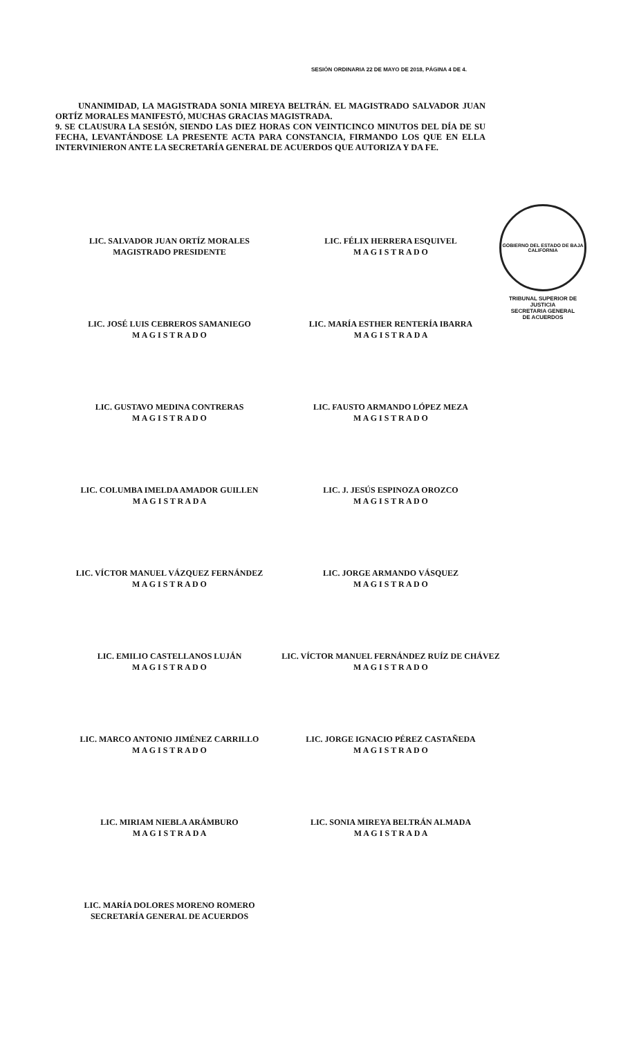SESIÓN ORDINARIA 22 DE MAYO DE 2018, PÁGINA 4 DE 4.
UNANIMIDAD, LA MAGISTRADA SONIA MIREYA BELTRÁN. EL MAGISTRADO SALVADOR JUAN ORTÍZ MORALES MANIFESTÓ, MUCHAS GRACIAS MAGISTRADA.
9. SE CLAUSURA LA SESIÓN, SIENDO LAS DIEZ HORAS CON VEINTICINCO MINUTOS DEL DÍA DE SU FECHA, LEVANTÁNDOSE LA PRESENTE ACTA PARA CONSTANCIA, FIRMANDO LOS QUE EN ELLA INTERVINIERON ANTE LA SECRETARÍA GENERAL DE ACUERDOS QUE AUTORIZA Y DA FE.
LIC. SALVADOR JUAN ORTÍZ MORALES
MAGISTRADO PRESIDENTE
LIC. FÉLIX HERRERA ESQUIVEL
M A G I S T R A D O
LIC. JOSÉ LUIS CEBREROS SAMANIEGO
M A G I S T R A D O
LIC. MARÍA ESTHER RENTERÍA IBARRA
M A G I S T R A D A
LIC. GUSTAVO MEDINA CONTRERAS
M A G I S T R A D O
LIC. FAUSTO ARMANDO LÓPEZ MEZA
M A G I S T R A D O
LIC. COLUMBA IMELDA AMADOR GUILLEN
M A G I S T R A D A
LIC. J. JESÚS ESPINOZA OROZCO
M A G I S T R A D O
LIC. VÍCTOR MANUEL VÁZQUEZ FERNÁNDEZ
M A G I S T R A D O
LIC. JORGE ARMANDO VÁSQUEZ
M A G I S T R A D O
LIC. EMILIO CASTELLANOS LUJÁN
M A G I S T R A D O
LIC. VÍCTOR MANUEL FERNÁNDEZ RUÍZ DE CHÁVEZ
M A G I S T R A D O
LIC. MARCO ANTONIO JIMÉNEZ CARRILLO
M A G I S T R A D O
LIC. JORGE IGNACIO PÉREZ CASTAÑEDA
M A G I S T R A D O
LIC. MIRIAM NIEBLA ARÁMBURO
M A G I S T R A D A
LIC. SONIA MIREYA BELTRÁN ALMADA
M A G I S T R A D A
LIC. MARÍA DOLORES MORENO ROMERO
SECRETARÍA GENERAL DE ACUERDOS
GOBIERNO DEL ESTADO DE BAJA CALIFORNIA
TRIBUNAL SUPERIOR DE JUSTICIA
SECRETARIA GENERAL
DE ACUERDOS